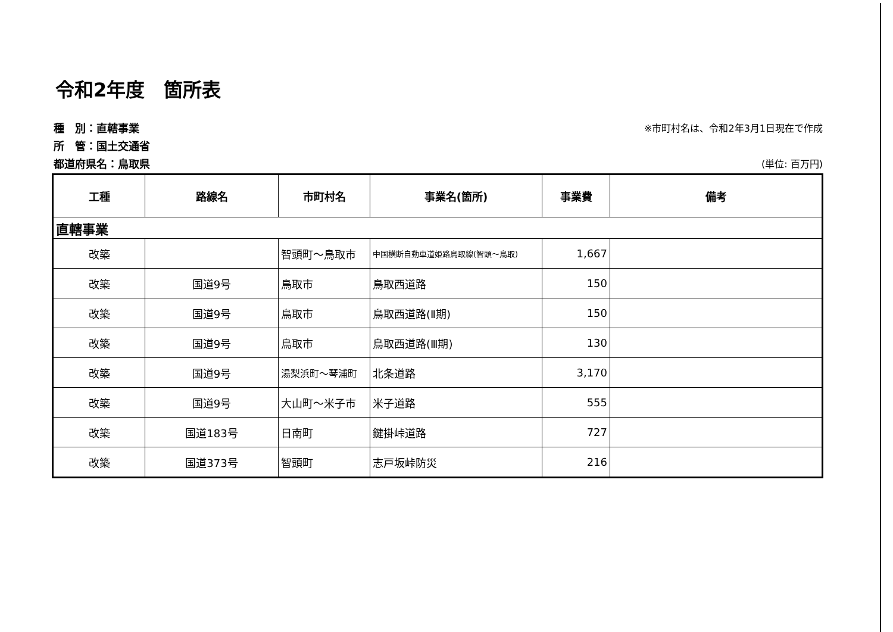令和2年度　箇所表
種　別：直轄事業 ※市町村名は、令和2年3月1日現在で作成
所　管：国土交通省
都道府県名：鳥取県 (単位: 百万円)
| 工種 | 路線名 | 市町村名 | 事業名(箇所) | 事業費 | 備考 |
| --- | --- | --- | --- | --- | --- |
| 直轄事業 | | | | | |
| 改築 | | 智頭町～鳥取市 | 中国横断自動車道姫路鳥取線(智頭～鳥取) | 1,667 | |
| 改築 | 国道9号 | 鳥取市 | 鳥取西道路 | 150 | |
| 改築 | 国道9号 | 鳥取市 | 鳥取西道路(Ⅱ期) | 150 | |
| 改築 | 国道9号 | 鳥取市 | 鳥取西道路(Ⅲ期) | 130 | |
| 改築 | 国道9号 | 湯梨浜町～琴浦町 | 北条道路 | 3,170 | |
| 改築 | 国道9号 | 大山町～米子市 | 米子道路 | 555 | |
| 改築 | 国道183号 | 日南町 | 鍵掛峠道路 | 727 | |
| 改築 | 国道373号 | 智頭町 | 志戸坂峠防災 | 216 | |